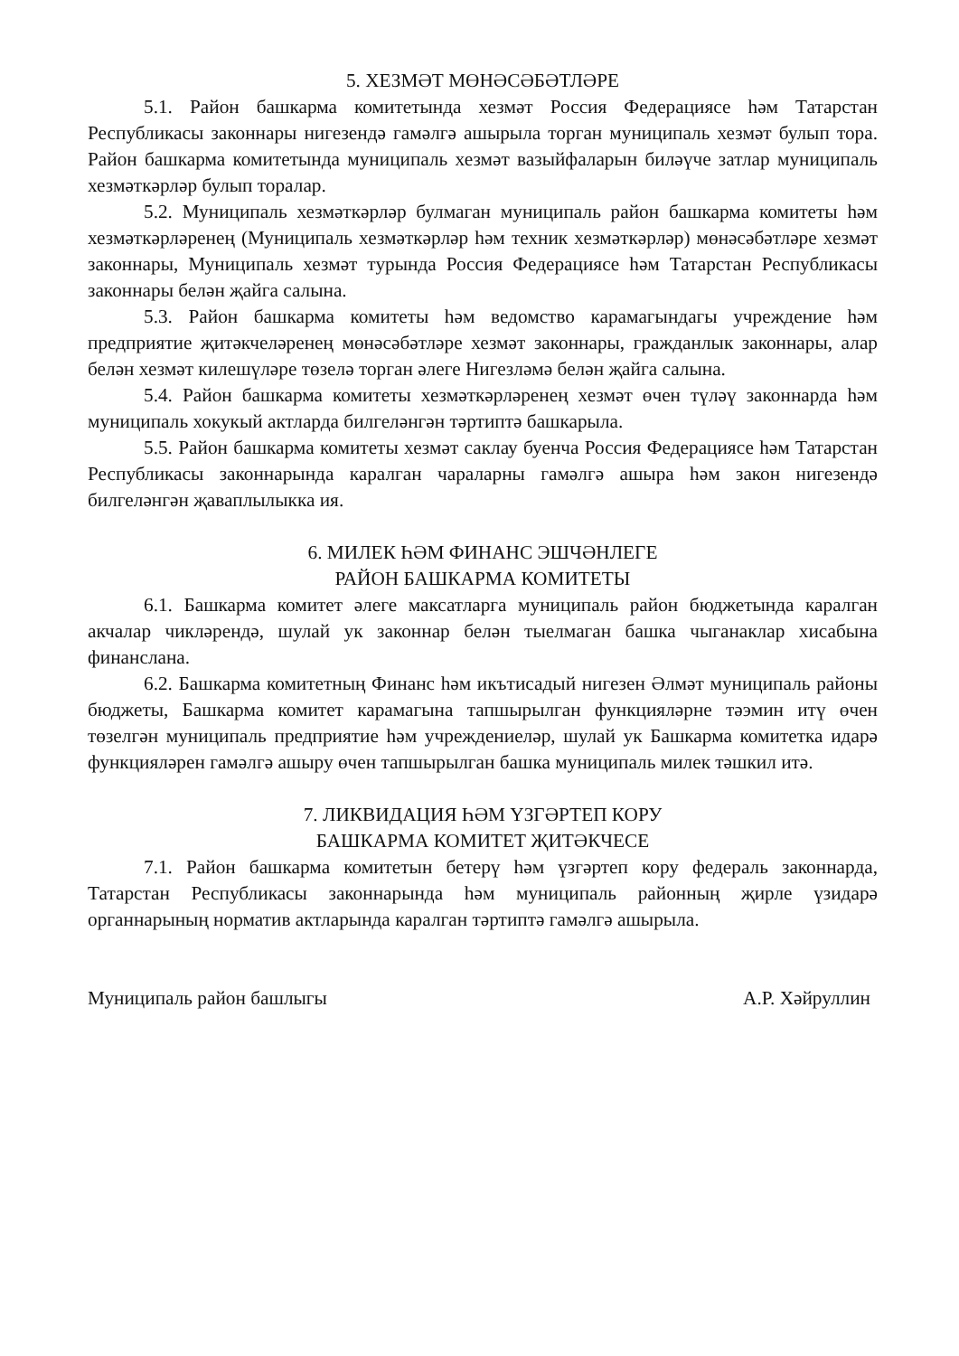5. ХЕЗМӘТ МӨНӘСӘБӘТЛӘРЕ
5.1. Район башкарма комитетында хезмәт Россия Федерациясе һәм Татарстан Республикасы законнары нигезендә гамәлгә ашырыла торган муниципаль хезмәт булып тора. Район башкарма комитетында муниципаль хезмәт вазыйфаларын биләүче затлар муниципаль хезмәткәрләр булып торалар.
5.2. Муниципаль хезмәткәрләр булмаган муниципаль район башкарма комитеты һәм хезмәткәрләренең (Муниципаль хезмәткәрләр һәм техник хезмәткәрләр) мөнәсәбәтләре хезмәт законнары, Муниципаль хезмәт турында Россия Федерациясе һәм Татарстан Республикасы законнары белән җайга салына.
5.3. Район башкарма комитеты һәм ведомство карамагындагы учреждение һәм предприятие җитәкчеләренең мөнәсәбәтләре хезмәт законнары, гражданлык законнары, алар белән хезмәт килешүләре төзелә торган әлеге Нигезләмә белән җайга салына.
5.4. Район башкарма комитеты хезмәткәрләренең хезмәт өчен түләү законнарда һәм муниципаль хокукый актларда билгеләнгән тәртиптә башкарыла.
5.5. Район башкарма комитеты хезмәт саклау буенча Россия Федерациясе һәм Татарстан Республикасы законнарында каралган чараларны гамәлгә ашыра һәм закон нигезендә билгеләнгән җаваплылыкка ия.
6. МИЛЕК ҺӘМ ФИНАНС ЭШЧӘНЛЕГЕ
РАЙОН БАШКАРМА КОМИТЕТЫ
6.1. Башкарма комитет әлеге максатларга муниципаль район бюджетында каралган акчалар чикләрендә, шулай ук законнар белән тыелмаган башка чыганаклар хисабына финанслана.
6.2. Башкарма комитетның Финанс һәм икътисадый нигезен Әлмәт муниципаль районы бюджеты, Башкарма комитет карамагына тапшырылган функцияләрне тәэмин итү өчен төзелгән муниципаль предприятие һәм учреждениеләр, шулай ук Башкарма комитетка идарә функцияләрен гамәлгә ашыру өчен тапшырылган башка муниципаль милек тәшкил итә.
7. ЛИКВИДАЦИЯ ҺӘМ ҮЗГӘРТЕП КОРУ
БАШКАРМА КОМИТЕТ ҖИТӘКЧЕСЕ
7.1. Район башкарма комитетын бетерү һәм үзгәртеп кору федераль законнарда, Татарстан Республикасы законнарында һәм муниципаль районның җирле үзидарә органнарының норматив актларында каралган тәртиптә гамәлгә ашырыла.
Муниципаль район башлыгы А.Р. Хәйруллин